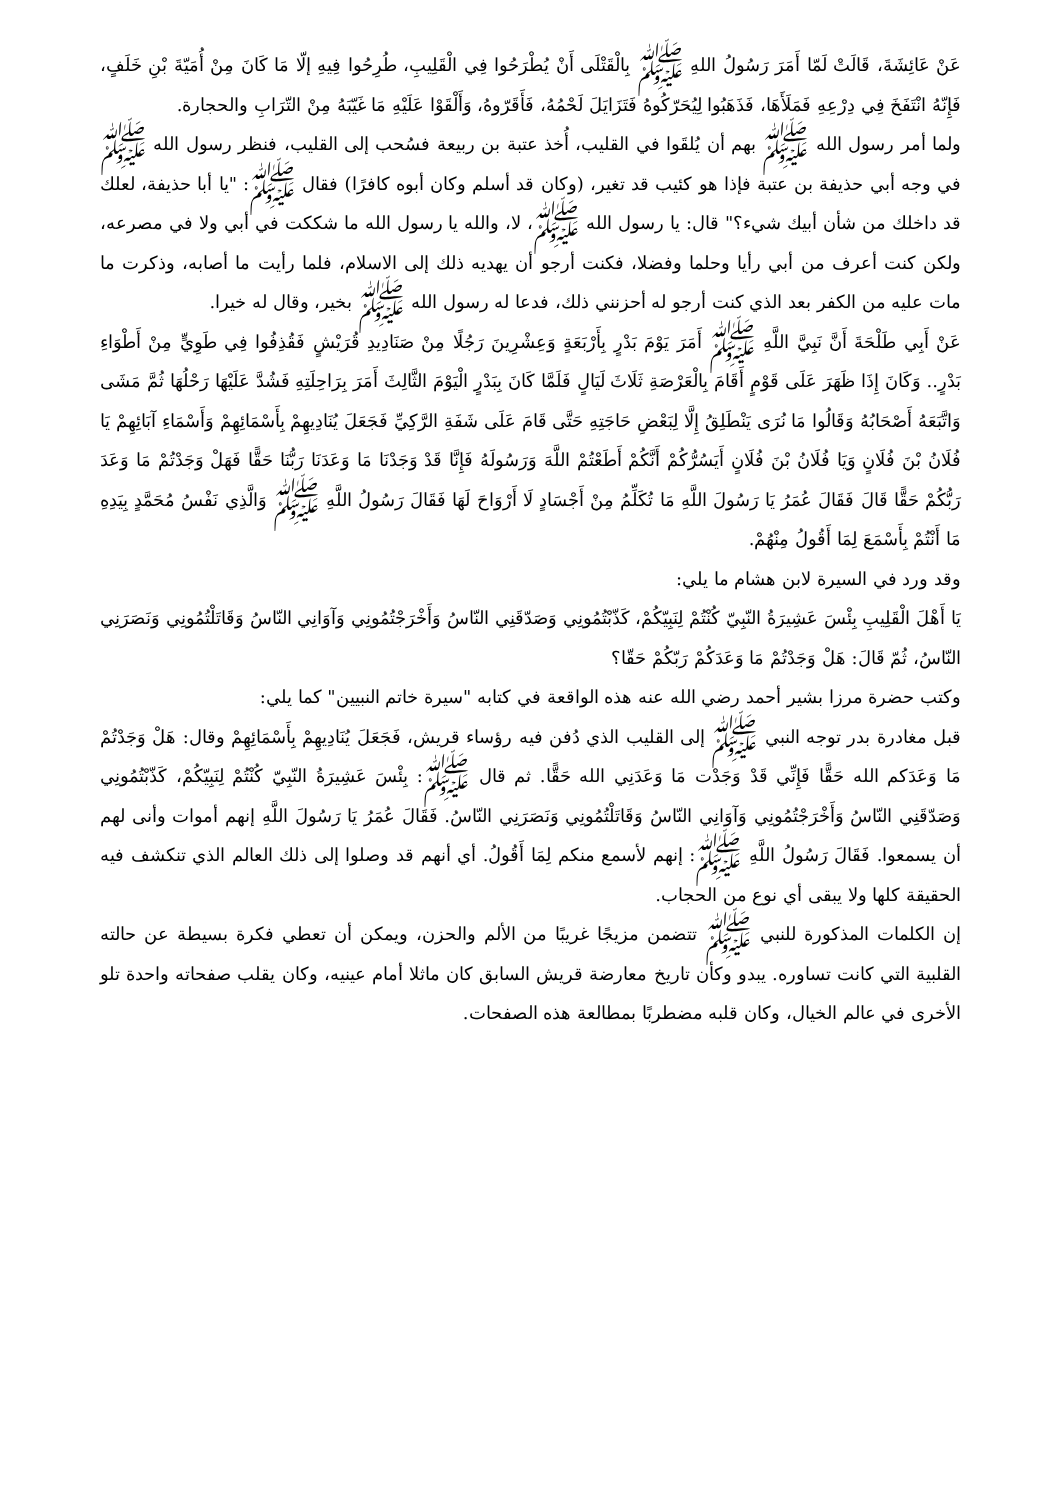عَنْ عَائِشَةَ، قَالَتْ لَمّا أَمَرَ رَسُولُ اللهِ ﷺ بِالْقَتْلَى أَنْ يُطْرَحُوا فِي الْقَلِيبِ، طُرِحُوا فِيهِ إلّا مَا كَانَ مِنْ أُمَيّةَ بْنِ خَلَفٍ، فَإِنّهُ انْتَفَخَ فِي دِرْعِهِ فَمَلَأَهَا، فَذَهَبُوا لِيُحَرّكُوهُ فَتَزَايَلَ لَحْمُهُ، فَأَقَرّوهُ، وَأَلْقَوْا عَلَيْهِ مَا غَيّبَهُ مِنْ التّرَابِ والحجارة.
ولما أمر رسول الله ﷺ بهم أن يُلقَوا في القليب، أُخذ عتبة بن ربيعة فسُحب إلى القليب، فنظر رسول الله ﷺ في وجه أبي حذيفة بن عتبة فإذا هو كئيب قد تغير، (وكان قد أسلم وكان أبوه كافرًا) فقال ﷺ: "يا أبا حذيفة، لعلك قد داخلك من شأن أبيك شيء؟" قال: يا رسول الله ﷺ، لا، والله يا رسول الله ما شككت في أبي ولا في مصرعه، ولكن كنت أعرف من أبي رأيا وحلما وفضلا، فكنت أرجو أن يهديه ذلك إلى الاسلام، فلما رأيت ما أصابه، وذكرت ما مات عليه من الكفر بعد الذي كنت أرجو له أحزنني ذلك، فدعا له رسول الله ﷺ بخير، وقال له خيرا.
عَنْ أَبِي طَلْحَةَ أَنَّ نَبِيَّ اللَّهِ ﷺ أَمَرَ يَوْمَ بَدْرٍ بِأَرْبَعَةٍ وَعِشْرِينَ رَجُلًا مِنْ صَنَادِيدِ قُرَيْشٍ فَقُذِفُوا فِي طَوِيٍّ مِنْ أَطْوَاءِ بَدْرٍ.. وَكَانَ إِذَا ظَهَرَ عَلَى قَوْمٍ أَقَامَ بِالْعَرْصَةِ ثَلَاثَ لَيَالٍ فَلَمَّا كَانَ بِبَدْرٍ الْيَوْمَ الثَّالِثَ أَمَرَ بِرَاحِلَتِهِ فَشُدَّ عَلَيْهَا رَحْلُهَا ثُمَّ مَشَى وَاتَّبَعَهُ أَصْحَابُهُ وَقَالُوا مَا نُرَى يَنْطَلِقُ إِلَّا لِبَعْضِ حَاجَتِهِ حَتَّى قَامَ عَلَى شَفَةِ الرَّكِيِّ فَجَعَلَ يُنَادِيهِمْ بِأَسْمَائِهِمْ وَأَسْمَاءِ آبَائِهِمْ يَا فُلَانُ بْنَ فُلَانٍ وَيَا فُلَانُ بْنَ فُلَانٍ أَيَسُرُّكُمْ أَنَّكُمْ أَطَعْتُمْ اللَّهَ وَرَسُولَهُ فَإِنَّا قَدْ وَجَدْنَا مَا وَعَدَنَا رَبُّنَا حَقًّا فَهَلْ وَجَدْتُمْ مَا وَعَدَ رَبُّكُمْ حَقًّا قَالَ فَقَالَ عُمَرُ يَا رَسُولَ اللَّهِ مَا تُكَلِّمُ مِنْ أَجْسَادٍ لَا أَرْوَاحَ لَهَا فَقَالَ رَسُولُ اللَّهِ ﷺ وَالَّذِي نَفْسُ مُحَمَّدٍ بِيَدِهِ مَا أَنْتُمْ بِأَسْمَعَ لِمَا أَقُولُ مِنْهُمْ.
وقد ورد في السيرة لابن هشام ما يلي:
يَا أَهْلَ الْقَلِيبِ بِئْسَ عَشِيرَةُ النّبِيّ كُنْتُمْ لِنَبِيّكُمْ، كَذّبْتُمُونِي وَصَدّقَنِي النّاسُ وَأَخْرَجْتُمُونِي وَآوَانِي النّاسُ وَقَاتَلْتُمُونِي وَنَصَرَنِي النّاسُ، ثُمّ قَالَ: هَلْ وَجَدْتُمْ مَا وَعَدَكُمْ رَبّكُمْ حَقّا؟
وكتب حضرة مرزا بشير أحمد رضي الله عنه هذه الواقعة في كتابه "سيرة خاتم النبيين" كما يلي:
قبل مغادرة بدر توجه النبي ﷺ إلى القليب الذي دُفن فيه رؤساء قريش، فَجَعَلَ يُنَادِيهِمْ بِأَسْمَائِهِمْ وقال: هَلْ وَجَدْتُمْ مَا وَعَدَكم الله حَقًّا فَإِنِّي قَدْ وَجَدْت مَا وَعَدَنِي الله حَقًّا. ثم قال ﷺ: بِئْسَ عَشِيرَةُ النّبِيّ كُنْتُمْ لِنَبِيّكُمْ، كَذّبْتُمُونِي وَصَدّقَنِي النّاسُ وَأَخْرَجْتُمُونِي وَآوَانِي النّاسُ وَقَاتَلْتُمُونِي وَنَصَرَنِي النّاسُ. فَقَالَ عُمَرُ يَا رَسُولَ اللَّهِ إنهم أموات وأنى لهم أن يسمعوا. فَقَالَ رَسُولُ اللَّهِ ﷺ: إنهم لأسمع منكم لِمَا أَقُولُ. أي أنهم قد وصلوا إلى ذلك العالم الذي تنكشف فيه الحقيقة كلها ولا يبقى أي نوع من الحجاب.
إن الكلمات المذكورة للنبي ﷺ تتضمن مزيجًا غريبًا من الألم والحزن، ويمكن أن تعطي فكرة بسيطة عن حالته القلبية التي كانت تساوره. يبدو وكأن تاريخ معارضة قريش السابق كان ماثلا أمام عينيه، وكان يقلب صفحاته واحدة تلو الأخرى في عالم الخيال، وكان قلبه مضطربًا بمطالعة هذه الصفحات.